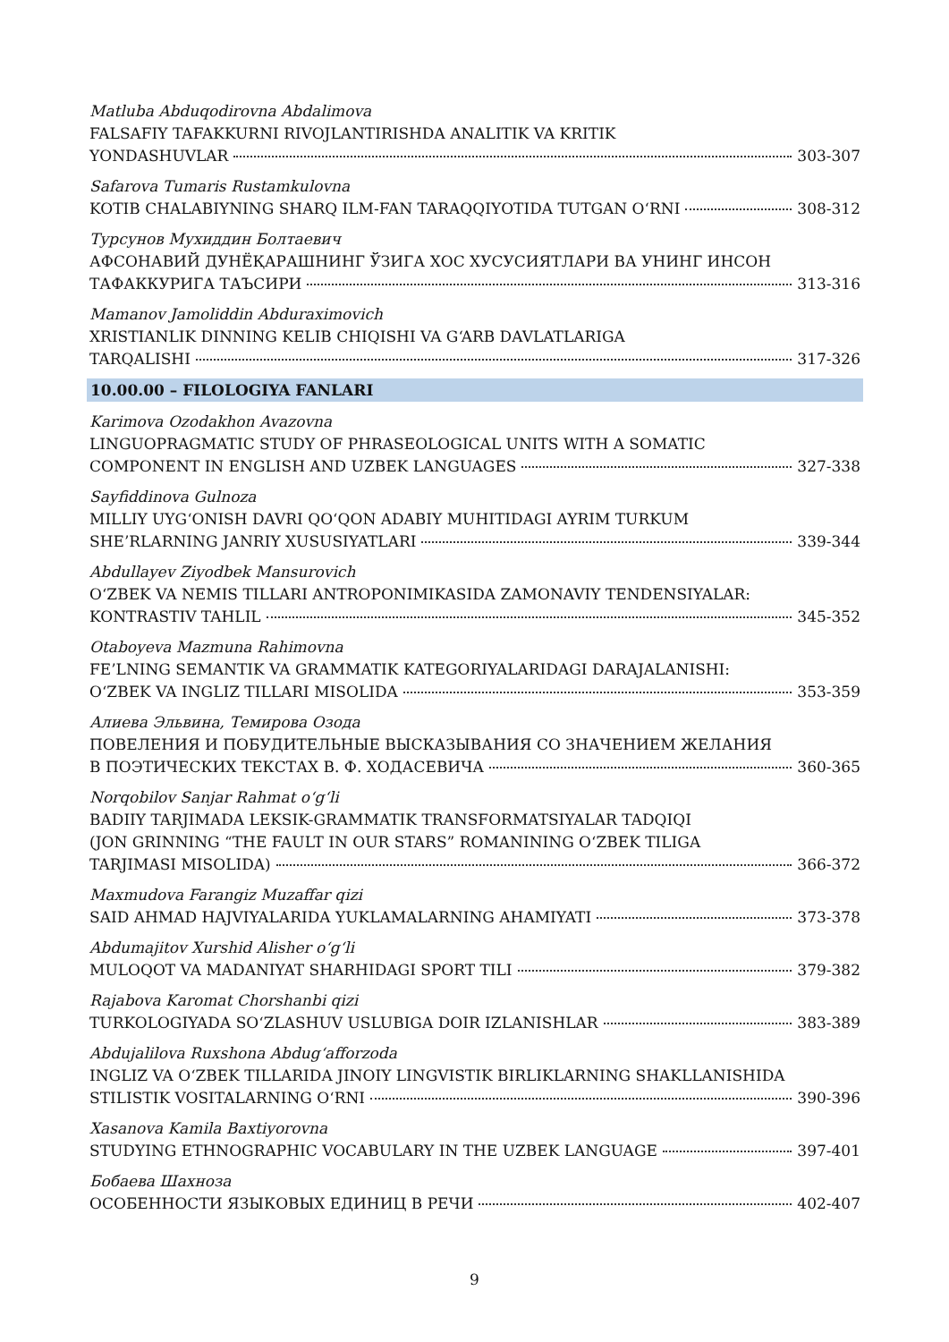Matluba Abduqodirovna Abdalimova
FALSAFIY TAFAKKURNI RIVOJLANTIRISHDA ANALITIK VA KRITIK
YONDASHUVLAR 303-307
Safarova Tumaris Rustamkulovna
KOTIB CHALABIYNING SHARQ ILM-FAN TARAQQIYOTIDA TUTGAN O‘RNI 308-312
Турсунов Мухиддин Болтаевич
АФСОНАВИЙ ДУНЁҚАРАШНИНГ ЎЗИГА ХОС ХУСУСИЯТЛАРИ ВА УНИНГ ИНСОН
ТАФАККУРИГА ТАЪСИРИ 313-316
Mamanov Jamoliddin Abduraximovich
XRISTIANLIK DINNING KELIB CHIQISHI VA G‘ARB DAVLATLARIGA
TARQALISHI 317-326
10.00.00 – FILOLOGIYA FANLARI
Karimova Ozodakhon Avazovna
LINGUOPRAGMATIC STUDY OF PHRASEOLOGICAL UNITS WITH A SOMATIC
COMPONENT IN ENGLISH AND UZBEK LANGUAGES 327-338
Sayfiddinova Gulnoza
MILLIY UYG‘ONISH DAVRI QO‘QON ADABIY MUHITIDAGI AYRIM TURKUM
SHE’RLARNING JANRIY XUSUSIYATLARI 339-344
Abdullayev Ziyodbek Mansurovich
O‘ZBEK VA NEMIS TILLARI ANTROPONIMIKASIDA ZAMONAVIY TENDENSIYALAR:
KONTRASTIV TAHLIL 345-352
Otaboyeva Mazmuna Rahimovna
FE’LNING SEMANTIK VA GRAMMATIK KATEGORIYALARIDAGI DARAJALANISHI:
O‘ZBEK VA INGLIZ TILLARI MISOLIDA 353-359
Алиева Эльвина, Темирова Озода
ПОВЕЛЕНИЯ И ПОБУДИТЕЛЬНЫЕ ВЫСКАЗЫВАНИЯ СО ЗНАЧЕНИЕМ ЖЕЛАНИЯ
В ПОЭТИЧЕСКИХ ТЕКСТАХ В. Ф. ХОДАСЕВИЧА 360-365
Norqobilov Sanjar Rahmat o‘g‘li
BADIIY TARJIMADA LEKSIK-GRAMMATIK TRANSFORMATSIYALAR TADQIQI
(JON GRINNING “THE FAULT IN OUR STARS” ROMANINING O‘ZBEK TILIGA
TARJIMASI MISOLIDA) 366-372
Maxmudova Farangiz Muzaffar qizi
SAID AHMAD HAJVIYALARIDA YUKLAMALARNING AHAMIYATI 373-378
Abdumajitov Xurshid Alisher o‘g‘li
MULOQOT VA MADANIYAT SHARHIDAGI SPORT TILI 379-382
Rajabova Karomat Chorshanbi qizi
TURKOLOGIYADA SO‘ZLASHUV USLUBIGA DOIR IZLANISHLAR 383-389
Abdujalilova Ruxshona Abdug‘afforzoda
INGLIZ VA O‘ZBEK TILLARIDA JINOIY LINGVISTIK BIRLIKLARNING SHAKLLANISHIDA
STILISTIK VOSITALARNING O‘RNI 390-396
Xasanova Kamila Baxtiyorovna
STUDYING ETHNOGRAPHIC VOCABULARY IN THE UZBEK LANGUAGE 397-401
Бобаева Шахноза
ОСОБЕННОСТИ ЯЗЫКОВЫХ ЕДИНИЦ В РЕЧИ 402-407
9